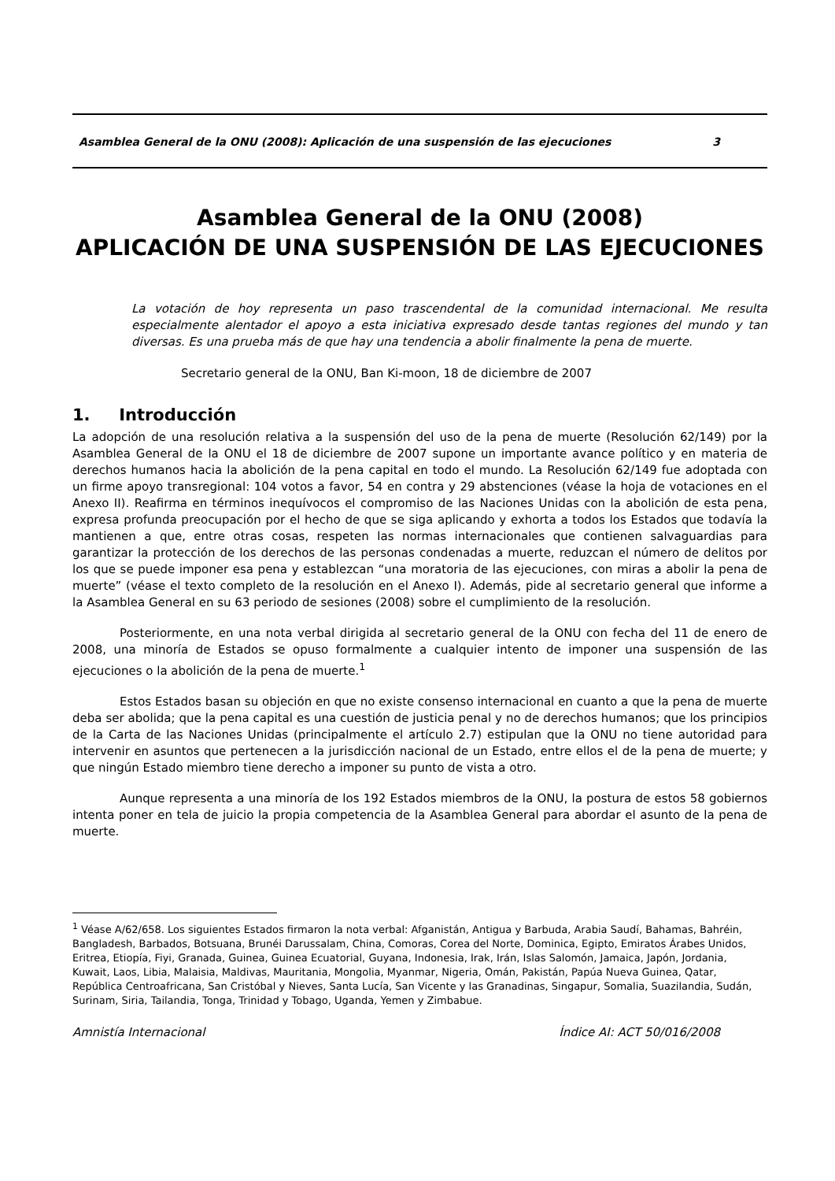Asamblea General de la ONU (2008): Aplicación de una suspensión de las ejecuciones 3
Asamblea General de la ONU (2008)
APLICACIÓN DE UNA SUSPENSIÓN DE LAS EJECUCIONES
La votación de hoy representa un paso trascendental de la comunidad internacional. Me resulta especialmente alentador el apoyo a esta iniciativa expresado desde tantas regiones del mundo y tan diversas. Es una prueba más de que hay una tendencia a abolir finalmente la pena de muerte.
Secretario general de la ONU, Ban Ki-moon, 18 de diciembre de 2007
1. Introducción
La adopción de una resolución relativa a la suspensión del uso de la pena de muerte (Resolución 62/149) por la Asamblea General de la ONU el 18 de diciembre de 2007 supone un importante avance político y en materia de derechos humanos hacia la abolición de la pena capital en todo el mundo. La Resolución 62/149 fue adoptada con un firme apoyo transregional: 104 votos a favor, 54 en contra y 29 abstenciones (véase la hoja de votaciones en el Anexo II). Reafirma en términos inequívocos el compromiso de las Naciones Unidas con la abolición de esta pena, expresa profunda preocupación por el hecho de que se siga aplicando y exhorta a todos los Estados que todavía la mantienen a que, entre otras cosas, respeten las normas internacionales que contienen salvaguardias para garantizar la protección de los derechos de las personas condenadas a muerte, reduzcan el número de delitos por los que se puede imponer esa pena y establezcan “una moratoria de las ejecuciones, con miras a abolir la pena de muerte” (véase el texto completo de la resolución en el Anexo I). Además, pide al secretario general que informe a la Asamblea General en su 63 periodo de sesiones (2008) sobre el cumplimiento de la resolución.
Posteriormente, en una nota verbal dirigida al secretario general de la ONU con fecha del 11 de enero de 2008, una minoría de Estados se opuso formalmente a cualquier intento de imponer una suspensión de las ejecuciones o la abolición de la pena de muerte.<sup>1</sup>
Estos Estados basan su objeción en que no existe consenso internacional en cuanto a que la pena de muerte deba ser abolida; que la pena capital es una cuestión de justicia penal y no de derechos humanos; que los principios de la Carta de las Naciones Unidas (principalmente el artículo 2.7) estipulan que la ONU no tiene autoridad para intervenir en asuntos que pertenecen a la jurisdicción nacional de un Estado, entre ellos el de la pena de muerte; y que ningún Estado miembro tiene derecho a imponer su punto de vista a otro.
Aunque representa a una minoría de los 192 Estados miembros de la ONU, la postura de estos 58 gobiernos intenta poner en tela de juicio la propia competencia de la Asamblea General para abordar el asunto de la pena de muerte.
<sup>1</sup> Véase A/62/658. Los siguientes Estados firmaron la nota verbal: Afganistán, Antigua y Barbuda, Arabia Saudí, Bahamas, Bahréin, Bangladesh, Barbados, Botsuana, Brunéi Darussalam, China, Comoras, Corea del Norte, Dominica, Egipto, Emiratos Árabes Unidos, Eritrea, Etiopía, Fiyi, Granada, Guinea, Guinea Ecuatorial, Guyana, Indonesia, Irak, Irán, Islas Salomón, Jamaica, Japón, Jordania, Kuwait, Laos, Libia, Malaisia, Maldivas, Mauritania, Mongolia, Myanmar, Nigeria, Omán, Pakistán, Papúa Nueva Guinea, Qatar, República Centroafricana, San Cristóbal y Nieves, Santa Lucía, San Vicente y las Granadinas, Singapur, Somalia, Suazilandia, Sudán, Surinam, Siria, Tailandia, Tonga, Trinidad y Tobago, Uganda, Yemen y Zimbabue.
Amnistía Internacional Índice AI: ACT 50/016/2008